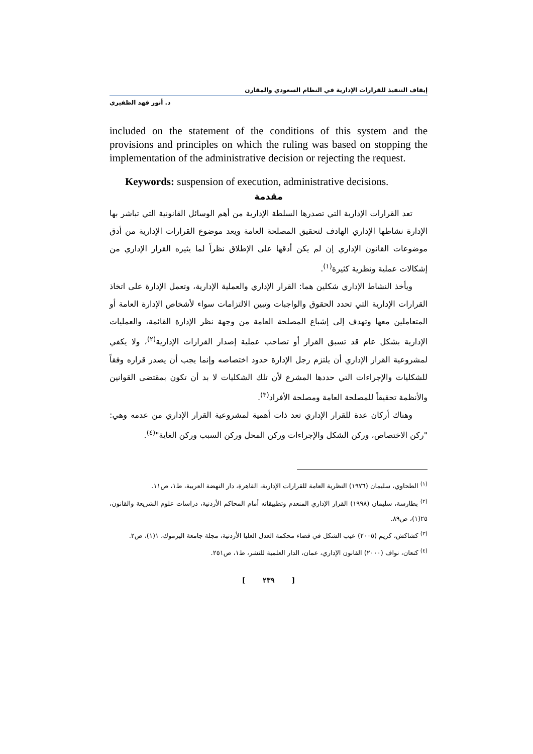إيقاف التنفيذ للقرارات الإدارية في النظام السعودي والمقارن
د. أنور فهد الظفيري
included on the statement of the conditions of this system and the provisions and principles on which the ruling was based on stopping the implementation of the administrative decision or rejecting the request.
Keywords: suspension of execution, administrative decisions.
مقدمة
تعد القرارات الإدارية التي تصدرها السلطة الإدارية من أهم الوسائل القانونية التي تباشر بها الإدارة نشاطها الإداري الهادف لتحقيق المصلحة العامة ويعد موضوع القرارات الإدارية من أدق موضوعات القانون الإداري إن لم يكن أدقها على الإطلاق نظراً لما يثيره القرار الإداري من إشكالات عملية ونظرية كثيرة<sup>(١)</sup>.
ويأخذ النشاط الإداري شكلين هما: القرار الإداري والعملية الإدارية، وتعمل الإدارة على اتخاذ القرارات الإدارية التي تحدد الحقوق والواجبات وتبين الالتزامات سواء لأشخاص الإدارة العامة أو المتعاملين معها وتهدف إلى إشباع المصلحة العامة من وجهة نظر الإدارة القائمة، والعمليات الإدارية بشكل عام قد تسبق القرار أو تصاحب عملية إصدار القرارات الإدارية<sup>(٢)</sup>، ولا يكفي لمشروعية القرار الإداري أن يلتزم رجل الإدارة حدود اختصاصه وإنما يجب أن يصدر قراره وفقاً للشكليات والإجراءات التي حددها المشرع لأن تلك الشكليات لا بد أن تكون بمقتضى القوانين والأنظمة تحقيقاً للمصلحة العامة ومصلحة الأفراد<sup>(٣)</sup>.
وهناك أركان عدة للقرار الإداري تعد ذات أهمية لمشروعية القرار الإداري من عدمه وهي: "ركن الاختصاص، وركن الشكل والإجراءات وركن المحل وركن السبب وركن الغاية"<sup>(٤)</sup>.
<sup>(١)</sup> الطحاوي، سليمان (١٩٧٦) النظرية العامة للقرارات الإدارية، القاهرة، دار النهضة العربية، ط١، ص١١.
<sup>(٢)</sup> بطارسة، سليمان (١٩٩٨) القرار الإداري المنعدم وتطبيقاته أمام المحاكم الأردنية، دراسات علوم الشريعة والقانون، ٢٥(١)، ص٨٩.
<sup>(٣)</sup> كشاكش، كريم (٢٠٠٥) عيب الشكل في قضاء محكمة العدل العليا الأردنية، مجلة جامعة اليرموك، ١(١)، ص٢.
<sup>(٤)</sup> كنعان، نواف (٢٠٠٠) القانون الإداري، عمان، الدار العلمية للنشر، ط١، ص٢٥١.
[ ٢٣٩ ]